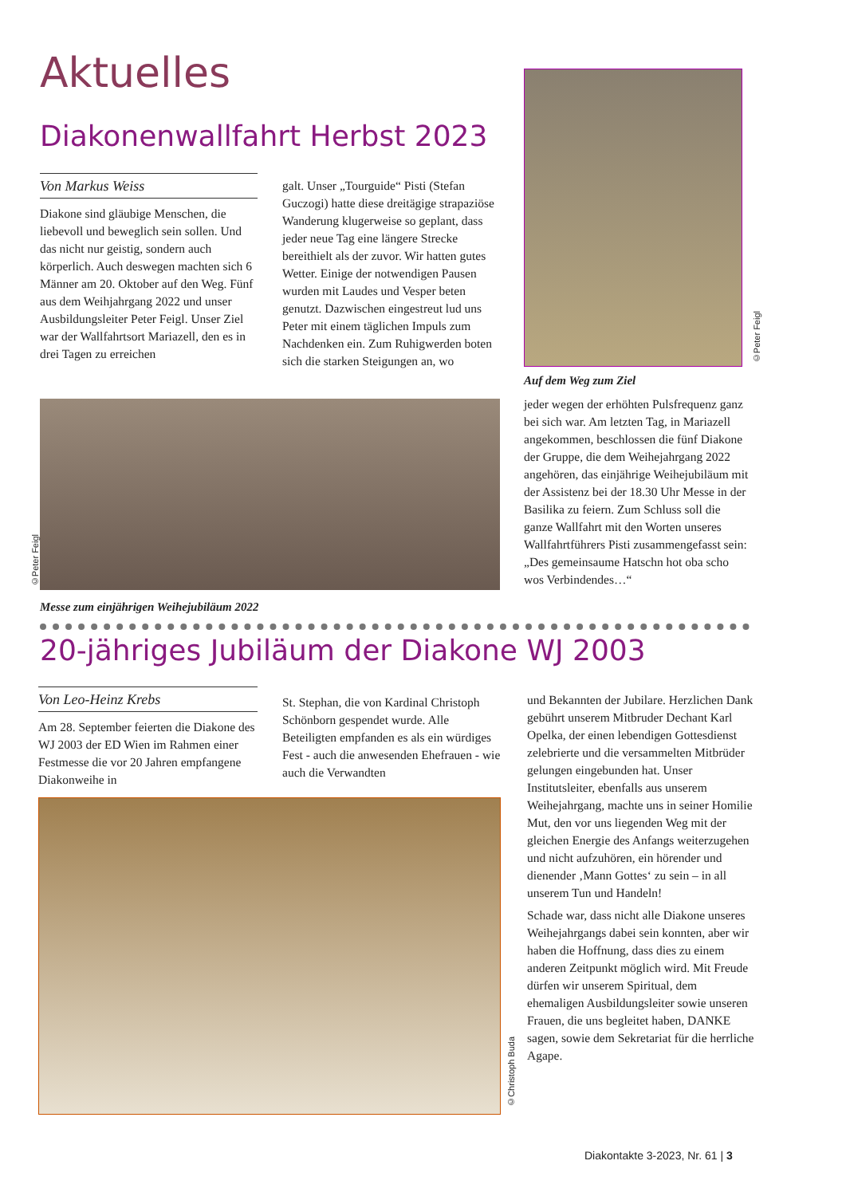Aktuelles
Diakonenwallfahrt Herbst 2023
Von Markus Weiss
Diakone sind gläubige Menschen, die liebevoll und beweglich sein sollen. Und das nicht nur geistig, sondern auch körperlich. Auch deswegen machten sich 6 Männer am 20. Oktober auf den Weg. Fünf aus dem Weihjahrgang 2022 und unser Ausbildungsleiter Peter Feigl. Unser Ziel war der Wallfahrtsort Mariazell, den es in drei Tagen zu erreichen
galt. Unser „Tourguide“ Pisti (Stefan Guczogi) hatte diese dreitägige strapaziöse Wanderung klugerweise so geplant, dass jeder neue Tag eine längere Strecke bereithielt als der zuvor. Wir hatten gutes Wetter. Einige der notwendigen Pausen wurden mit Laudes und Vesper beten genutzt. Dazwischen eingestreut lud uns Peter mit einem täglichen Impuls zum Nachdenken ein. Zum Ruhigwerden boten sich die starken Steigungen an, wo
©Peter Feigl
Auf dem Weg zum Ziel
jeder wegen der erhöhten Pulsfrequenz ganz bei sich war. Am letzten Tag, in Mariazell angekommen, beschlossen die fünf Diakone der Gruppe, die dem Weihejahrgang 2022 angehören, das einjährige Weihejubiläum mit der Assistenz bei der 18.30 Uhr Messe in der Basilika zu feiern. Zum Schluss soll die ganze Wallfahrt mit den Worten unseres Wallfahrtführers Pisti zusammengefasst sein: „Des gemeinsaume Hatschn hot oba scho wos Verbindendes…“
©Peter Feigl
Messe zum einjährigen Weihejubiläum 2022
20-jähriges Jubiläum der Diakone WJ 2003
Von Leo-Heinz Krebs
Am 28. September feierten die Diakone des WJ 2003 der ED Wien im Rahmen einer Festmesse die vor 20 Jahren empfangene Diakonweihe in
St. Stephan, die von Kardinal Christoph Schönborn gespendet wurde. Alle Beteiligten empfanden es als ein würdiges Fest - auch die anwesenden Ehefrauen - wie auch die Verwandten
und Bekannten der Jubilare. Herzlichen Dank gebührt unserem Mitbruder Dechant Karl Opelka, der einen lebendigen Gottesdienst zelebrierte und die versammelten Mitbrüder gelungen eingebunden hat. Unser Institutsleiter, ebenfalls aus unserem Weihejahrgang, machte uns in seiner Homilie Mut, den vor uns liegenden Weg mit der gleichen Energie des Anfangs weiterzugehen und nicht aufzuhören, ein hörender und dienender ‚Mann Gottes‘ zu sein – in all unserem Tun und Handeln!
Schade war, dass nicht alle Diakone unseres Weihejahrgangs dabei sein konnten, aber wir haben die Hoffnung, dass dies zu einem anderen Zeitpunkt möglich wird. Mit Freude dürfen wir unserem Spiritual, dem ehemaligen Ausbildungsleiter sowie unseren Frauen, die uns begleitet haben, DANKE sagen, sowie dem Sekretariat für die herrliche Agape.
©Christoph Buda
Diakontakte 3-2023, Nr. 61 | 3